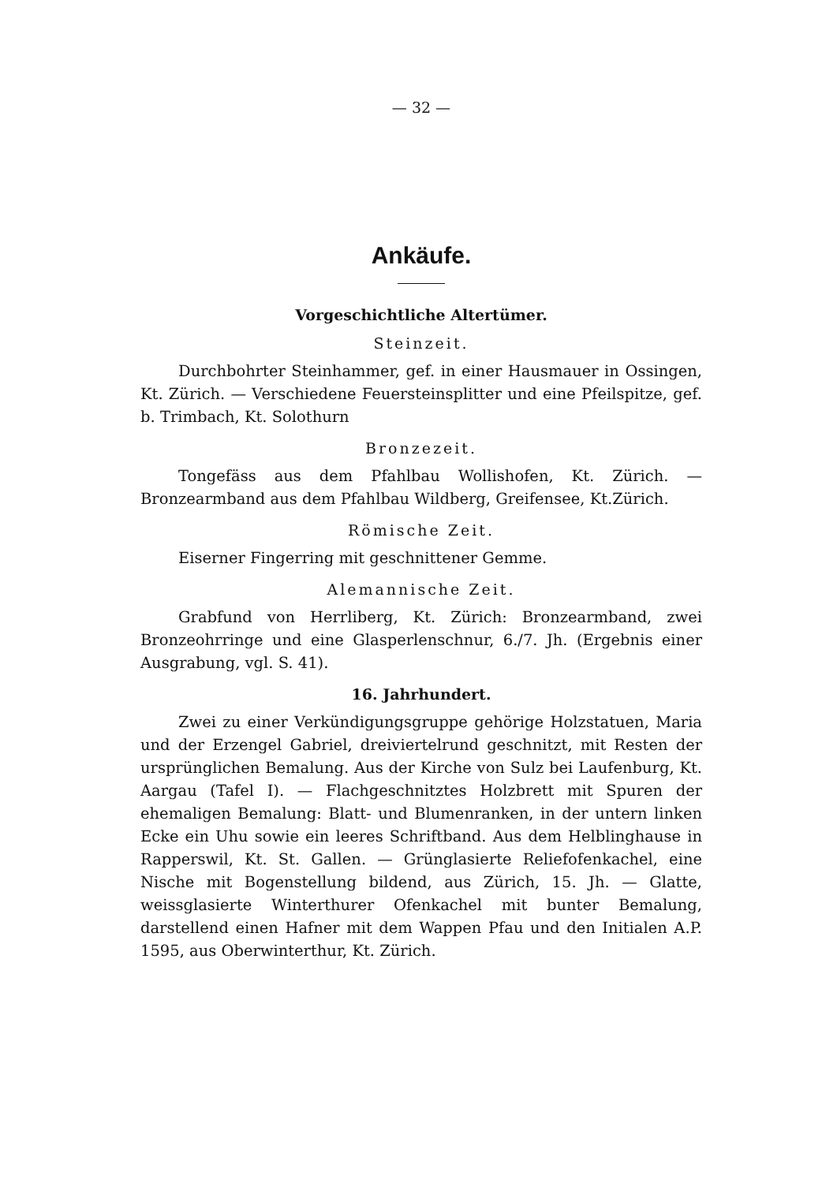— 32 —
Ankäufe.
Vorgeschichtliche Altertümer.
Steinzeit.
Durchbohrter Steinhammer, gef. in einer Hausmauer in Ossingen, Kt. Zürich. — Verschiedene Feuersteinsplitter und eine Pfeilspitze, gef. b. Trimbach, Kt. Solothurn
Bronzezeit.
Tongefäss aus dem Pfahlbau Wollishofen, Kt. Zürich. — Bronzearmband aus dem Pfahlbau Wildberg, Greifensee, Kt.Zürich.
Römische Zeit.
Eiserner Fingerring mit geschnittener Gemme.
Alemannische Zeit.
Grabfund von Herrliberg, Kt. Zürich: Bronzearmband, zwei Bronzeohrringe und eine Glasperlenschnur, 6./7. Jh. (Ergebnis einer Ausgrabung, vgl. S. 41).
16. Jahrhundert.
Zwei zu einer Verkündigungsgruppe gehörige Holzstatuen, Maria und der Erzengel Gabriel, dreiviertelrund geschnitzt, mit Resten der ursprünglichen Bemalung. Aus der Kirche von Sulz bei Laufenburg, Kt. Aargau (Tafel I). — Flachgeschnitztes Holzbrett mit Spuren der ehemaligen Bemalung: Blatt- und Blumenranken, in der untern linken Ecke ein Uhu sowie ein leeres Schriftband. Aus dem Helblinghause in Rapperswil, Kt. St. Gallen. — Grünglasierte Reliefofenkachel, eine Nische mit Bogenstellung bildend, aus Zürich, 15. Jh. — Glatte, weissglasierte Winterthurer Ofenkachel mit bunter Bemalung, darstellend einen Hafner mit dem Wappen Pfau und den Initialen A.P. 1595, aus Oberwinterthur, Kt. Zürich.